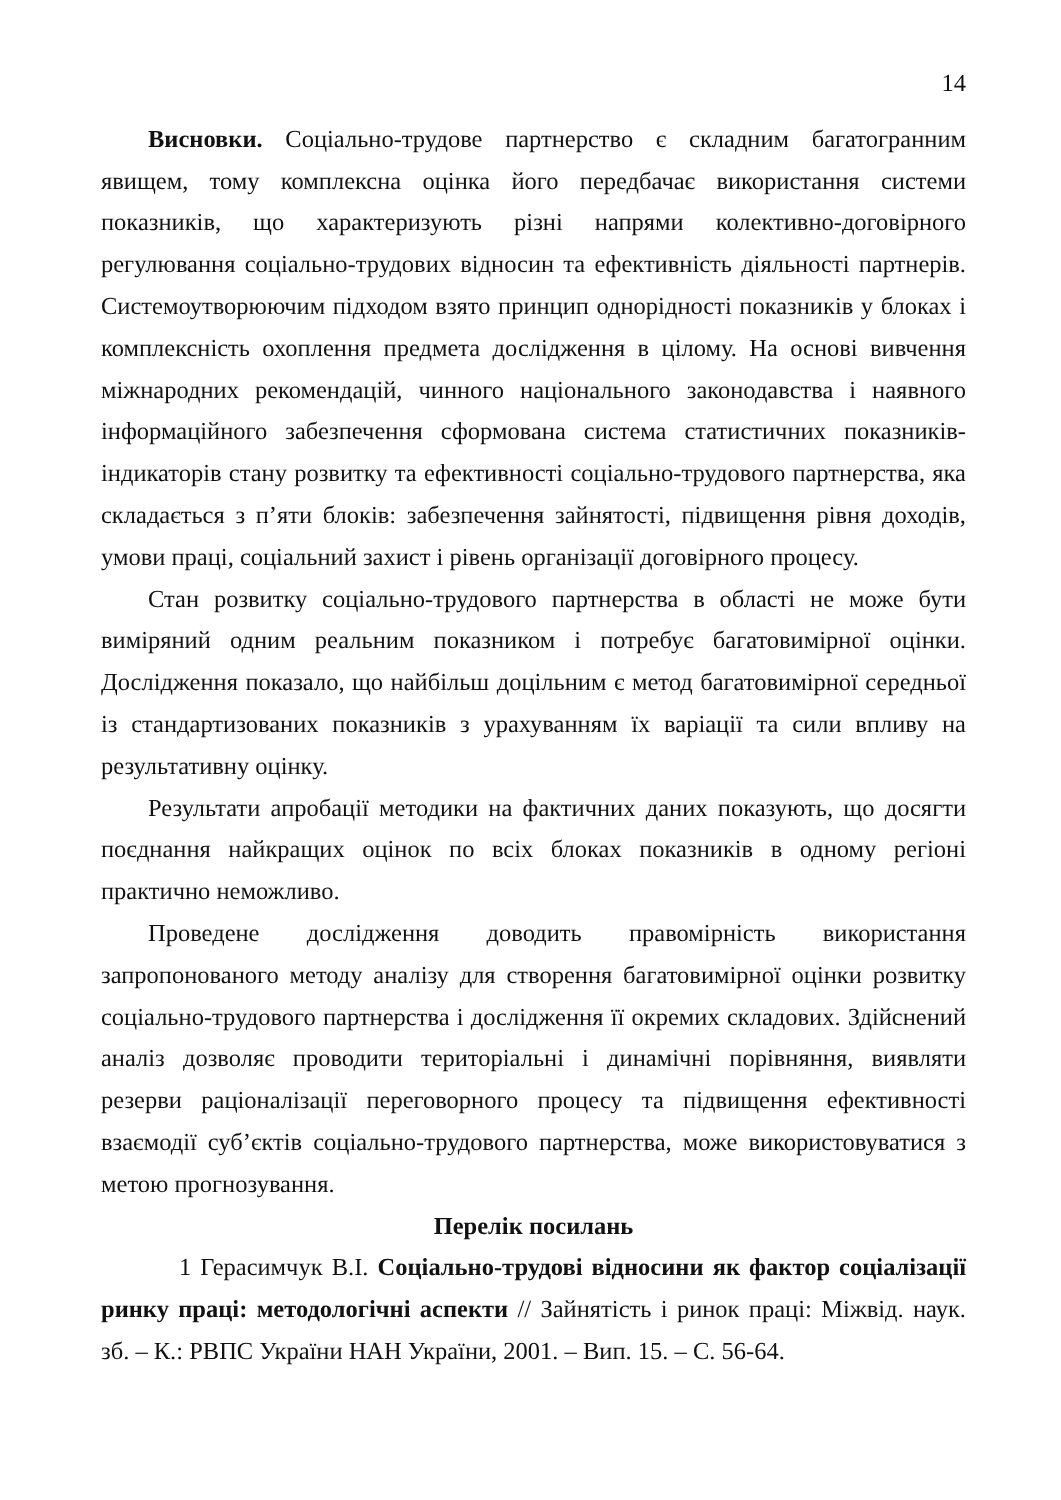14
Висновки. Соціально-трудове партнерство є складним багатогранним явищем, тому комплексна оцінка його передбачає використання системи показників, що характеризують різні напрями колективно-договірного регулювання соціально-трудових відносин та ефективність діяльності партнерів. Системоутворюючим підходом взято принцип однорідності показників у блоках і комплексність охоплення предмета дослідження в цілому. На основі вивчення міжнародних рекомендацій, чинного національного законодавства і наявного інформаційного забезпечення сформована система статистичних показників-індикаторів стану розвитку та ефективності соціально-трудового партнерства, яка складається з п’яти блоків: забезпечення зайнятості, підвищення рівня доходів, умови праці, соціальний захист і рівень організації договірного процесу.
Стан розвитку соціально-трудового партнерства в області не може бути виміряний одним реальним показником і потребує багатовимірної оцінки. Дослідження показало, що найбільш доцільним є метод багатовимірної середньої із стандартизованих показників з урахуванням їх варіації та сили впливу на результативну оцінку.
Результати апробації методики на фактичних даних показують, що досягти поєднання найкращих оцінок по всіх блоках показників в одному регіоні практично неможливо.
Проведене дослідження доводить правомірність використання запропонованого методу аналізу для створення багатовимірної оцінки розвитку соціально-трудового партнерства і дослідження її окремих складових. Здійснений аналіз дозволяє проводити територіальні і динамічні порівняння, виявляти резерви раціоналізації переговорного процесу та підвищення ефективності взаємодії суб’єктів соціально-трудового партнерства, може використовуватися з метою прогнозування.
Перелік посилань
1 Герасимчук В.І. Соціально-трудові відносини як фактор соціалізації ринку праці: методологічні аспекти // Зайнятість і ринок праці: Міжвід. наук. зб. – К.: РВПС України НАН України, 2001. – Вип. 15. – С. 56-64.